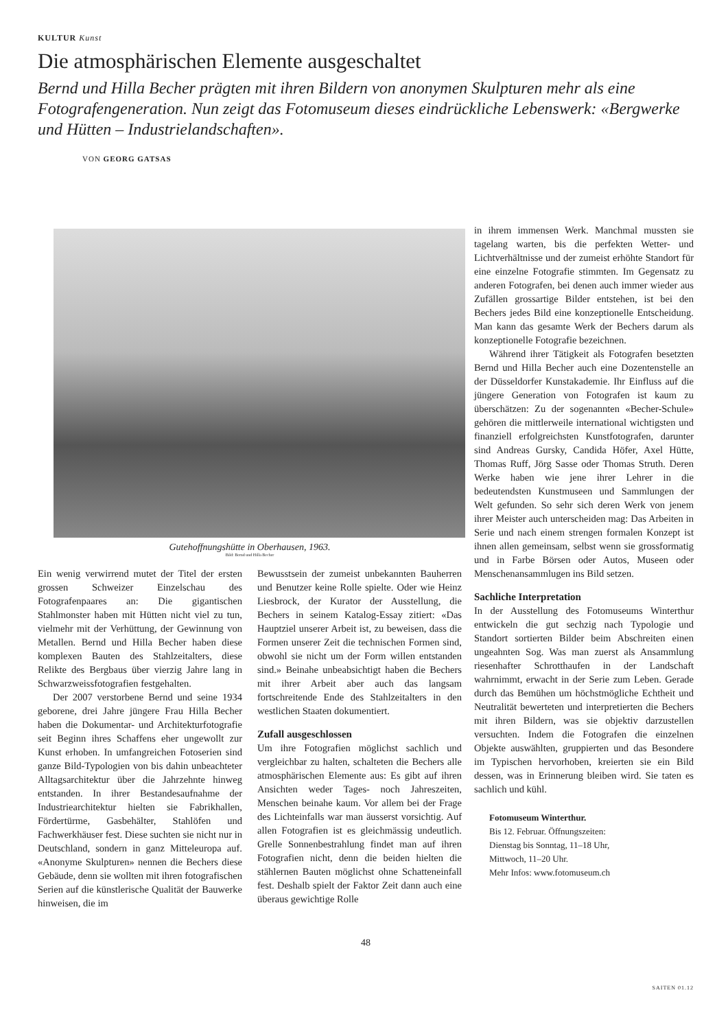KULTUR Kunst
Die atmosphärischen Elemente ausgeschaltet
Bernd und Hilla Becher prägten mit ihren Bildern von anonymen Skulpturen mehr als eine Fotografengeneration. Nun zeigt das Fotomuseum dieses eindrückliche Lebenswerk: «Bergwerke und Hütten – Industrielandschaften».
VON GEORG GATSAS
Gutehoffnungshütte in Oberhausen, 1963.
Bild: Bernd und Hilla Becher
Ein wenig verwirrend mutet der Titel der ersten grossen Schweizer Einzelschau des Fotografenpaares an: Die gigantischen Stahlmonster haben mit Hütten nicht viel zu tun, vielmehr mit der Verhüttung, der Gewinnung von Metallen. Bernd und Hilla Becher haben diese komplexen Bauten des Stahlzeitalters, diese Relikte des Bergbaus über vierzig Jahre lang in Schwarzweissfotografien festgehalten.
Der 2007 verstorbene Bernd und seine 1934 geborene, drei Jahre jüngere Frau Hilla Becher haben die Dokumentar- und Architekturfotografie seit Beginn ihres Schaffens eher ungewollt zur Kunst erhoben. In umfangreichen Fotoserien sind ganze Bild-Typologien von bis dahin unbeachteter Alltagsarchitektur über die Jahrzehnte hinweg entstanden. In ihrer Bestandesaufnahme der Industriearchitektur hielten sie Fabrikhallen, Fördertürme, Gasbehälter, Stahlöfen und Fachwerkhäuser fest. Diese suchten sie nicht nur in Deutschland, sondern in ganz Mitteleuropa auf. «Anonyme Skulpturen» nennen die Bechers diese Gebäude, denn sie wollten mit ihren fotografischen Serien auf die künstlerische Qualität der Bauwerke hinweisen, die im
Bewusstsein der zumeist unbekannten Bauherren und Benutzer keine Rolle spielte. Oder wie Heinz Liesbrock, der Kurator der Ausstellung, die Bechers in seinem Katalog-Essay zitiert: «Das Hauptziel unserer Arbeit ist, zu beweisen, dass die Formen unserer Zeit die technischen Formen sind, obwohl sie nicht um der Form willen entstanden sind.» Beinahe unbeabsichtigt haben die Bechers mit ihrer Arbeit aber auch das langsam fortschreitende Ende des Stahlzeitalters in den westlichen Staaten dokumentiert.
Zufall ausgeschlossen
Um ihre Fotografien möglichst sachlich und vergleichbar zu halten, schalteten die Bechers alle atmosphärischen Elemente aus: Es gibt auf ihren Ansichten weder Tages- noch Jahreszeiten, Menschen beinahe kaum. Vor allem bei der Frage des Lichteinfalls war man äusserst vorsichtig. Auf allen Fotografien ist es gleichmässig undeutlich. Grelle Sonnenbestrahlung findet man auf ihren Fotografien nicht, denn die beiden hielten die stählernen Bauten möglichst ohne Schatteneinfall fest. Deshalb spielt der Faktor Zeit dann auch eine überaus gewichtige Rolle
in ihrem immensen Werk. Manchmal mussten sie tagelang warten, bis die perfekten Wetter- und Lichtverhältnisse und der zumeist erhöhte Standort für eine einzelne Fotografie stimmten. Im Gegensatz zu anderen Fotografen, bei denen auch immer wieder aus Zufällen grossartige Bilder entstehen, ist bei den Bechers jedes Bild eine konzeptionelle Entscheidung. Man kann das gesamte Werk der Bechers darum als konzeptionelle Fotografie bezeichnen.
Während ihrer Tätigkeit als Fotografen besetzten Bernd und Hilla Becher auch eine Dozentenstelle an der Düsseldorfer Kunstakademie. Ihr Einfluss auf die jüngere Generation von Fotografen ist kaum zu überschätzen: Zu der sogenannten «Becher-Schule» gehören die mittlerweile international wichtigsten und finanziell erfolgreichsten Kunstfotografen, darunter sind Andreas Gursky, Candida Höfer, Axel Hütte, Thomas Ruff, Jörg Sasse oder Thomas Struth. Deren Werke haben wie jene ihrer Lehrer in die bedeutendsten Kunstmuseen und Sammlungen der Welt gefunden. So sehr sich deren Werk von jenem ihrer Meister auch unterscheiden mag: Das Arbeiten in Serie und nach einem strengen formalen Konzept ist ihnen allen gemeinsam, selbst wenn sie grossformatig und in Farbe Börsen oder Autos, Museen oder Menschenansammlugen ins Bild setzen.
Sachliche Interpretation
In der Ausstellung des Fotomuseums Winterthur entwickeln die gut sechzig nach Typologie und Standort sortierten Bilder beim Abschreiten einen ungeahnten Sog. Was man zuerst als Ansammlung riesenhafter Schrotthaufen in der Landschaft wahrnimmt, erwacht in der Serie zum Leben. Gerade durch das Bemühen um höchstmögliche Echtheit und Neutralität bewerteten und interpretierten die Bechers mit ihren Bildern, was sie objektiv darzustellen versuchten. Indem die Fotografen die einzelnen Objekte auswählten, gruppierten und das Besondere im Typischen hervorhoben, kreierten sie ein Bild dessen, was in Erinnerung bleiben wird. Sie taten es sachlich und kühl.
Fotomuseum Winterthur.
Bis 12. Februar. Öffnungszeiten:
Dienstag bis Sonntag, 11–18 Uhr,
Mittwoch, 11–20 Uhr.
Mehr Infos: www.fotomuseum.ch
48
SAITEN 01.12